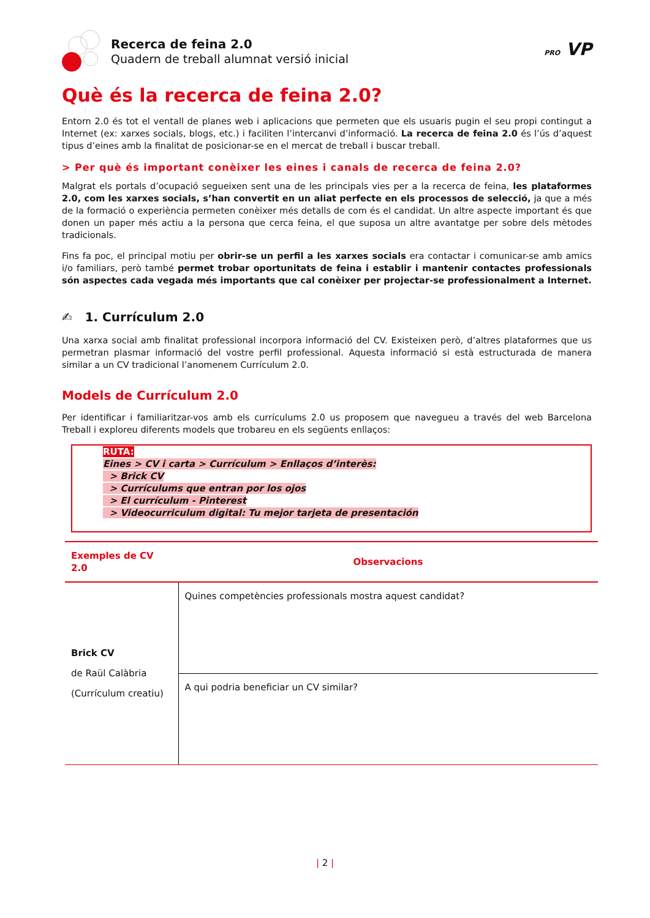Recerca de feina 2.0
Quadern de treball alumnat versió inicial
PRO VP
Què és la recerca de feina 2.0?
Entorn 2.0 és tot el ventall de planes web i aplicacions que permeten que els usuaris pugin el seu propi contingut a Internet (ex: xarxes socials, blogs, etc.) i faciliten l’intercanvi d’informació. La recerca de feina 2.0 és l’ús d’aquest tipus d’eines amb la finalitat de posicionar-se en el mercat de treball i buscar treball.
> Per què és important conèixer les eines i canals de recerca de feina 2.0?
Malgrat els portals d’ocupació segueixen sent una de les principals vies per a la recerca de feina, les plataformes 2.0, com les xarxes socials, s’han convertit en un aliat perfecte en els processos de selecció, ja que a més de la formació o experiència permeten conèixer més detalls de com és el candidat. Un altre aspecte important és que donen un paper més actiu a la persona que cerca feina, el que suposa un altre avantatge per sobre dels mètodes tradicionals.
Fins fa poc, el principal motiu per obrir-se un perfil a les xarxes socials era contactar i comunicar-se amb amics i/o familiars, però també permet trobar oportunitats de feina i establir i mantenir contactes professionals són aspectes cada vegada més importants que cal conèixer per projectar-se professionalment a Internet.
✍ 1. Currículum 2.0
Una xarxa social amb finalitat professional incorpora informació del CV. Existeixen però, d’altres plataformes que us permetran plasmar informació del vostre perfil professional. Aquesta informació si està estructurada de manera similar a un CV tradicional l’anomenem Currículum 2.0.
Models de Currículum 2.0
Per identificar i familiaritzar-vos amb els currículums 2.0 us proposem que navegueu a través del web Barcelona Treball i exploreu diferents models que trobareu en els següents enllaços:
RUTA:
Eines > CV i carta > Currículum > Enllaços d’interès:
> Brick CV
> Currículums que entran por los ojos
> El currículum - Pinterest
> Videocurriculum digital: Tu mejor tarjeta de presentación
| Exemples de CV 2.0 | Observacions |
| --- | --- |
| Brick CV de Raül Calàbria (Currículum creatiu) | Quines competències professionals mostra aquest candidat? |
| | A qui podria beneficiar un CV similar? |
| 2 |